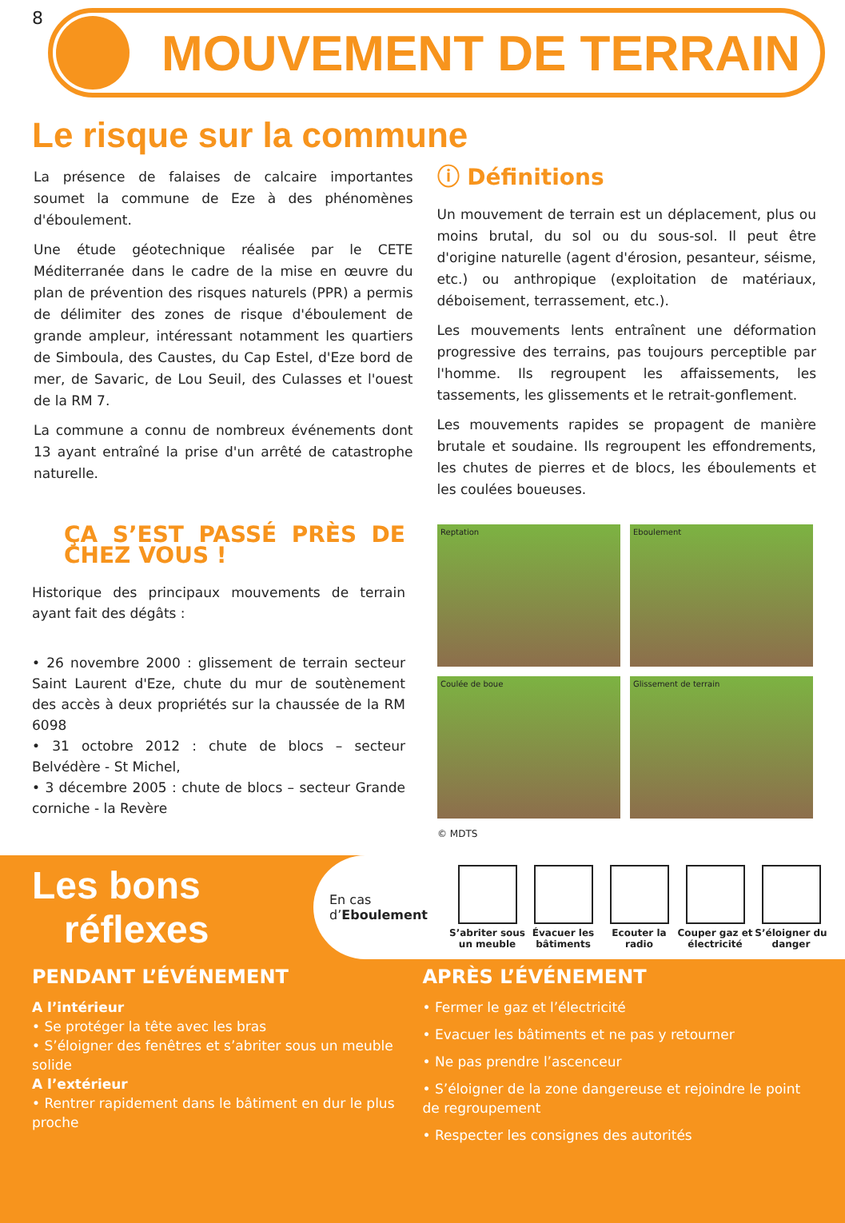8
MOUVEMENT DE TERRAIN
Le risque sur la commune
La présence de falaises de calcaire importantes soumet la commune de Eze à des phénomènes d'éboulement.
Une étude géotechnique réalisée par le CETE Méditerranée dans le cadre de la mise en œuvre du plan de prévention des risques naturels (PPR) a permis de délimiter des zones de risque d'éboulement de grande ampleur, intéressant notamment les quartiers de Simboula, des Caustes, du Cap Estel, d'Eze bord de mer, de Savaric, de Lou Seuil, des Culasses et l'ouest de la RM 7.
La commune a connu de nombreux événements dont 13 ayant entraîné la prise d'un arrêté de catastrophe naturelle.
ⓘ Définitions
Un mouvement de terrain est un déplacement, plus ou moins brutal, du sol ou du sous-sol. Il peut être d'origine naturelle (agent d'érosion, pesanteur, séisme, etc.) ou anthropique (exploitation de matériaux, déboisement, terrassement, etc.).
Les mouvements lents entraînent une déformation progressive des terrains, pas toujours perceptible par l'homme. Ils regroupent les affaissements, les tassements, les glissements et le retrait-gonflement.
Les mouvements rapides se propagent de manière brutale et soudaine. Ils regroupent les effondrements, les chutes de pierres et de blocs, les éboulements et les coulées boueuses.
ÇA S’EST PASSÉ PRÈS DE CHEZ VOUS !
Historique des principaux mouvements de terrain ayant fait des dégâts :
• 26 novembre 2000 : glissement de terrain secteur Saint Laurent d'Eze, chute du mur de soutènement des accès à deux propriétés sur la chaussée de la RM 6098
• 31 octobre 2012 : chute de blocs – secteur Belvédère - St Michel,
• 3 décembre 2005 : chute de blocs – secteur Grande corniche - la Revère
Reptation
Eboulement
Coulée de boue
Glissement de terrain
© MDTS
Les bons
réflexes
En cas
d’Eboulement
S’abriter sous un meuble
Évacuer les bâtiments
Ecouter la radio
Couper gaz et électricité
S’éloigner du danger
PENDANT L’ÉVÉNEMENT
A l’intérieur
• Se protéger la tête avec les bras
• S’éloigner des fenêtres et s’abriter sous un meuble solide
A l’extérieur
• Rentrer rapidement dans le bâtiment en dur le plus proche
APRÈS L’ÉVÉNEMENT
• Fermer le gaz et l’électricité
• Evacuer les bâtiments et ne pas y retourner
• Ne pas prendre l’ascenceur
• S’éloigner de la zone dangereuse et rejoindre le point de regroupement
• Respecter les consignes des autorités